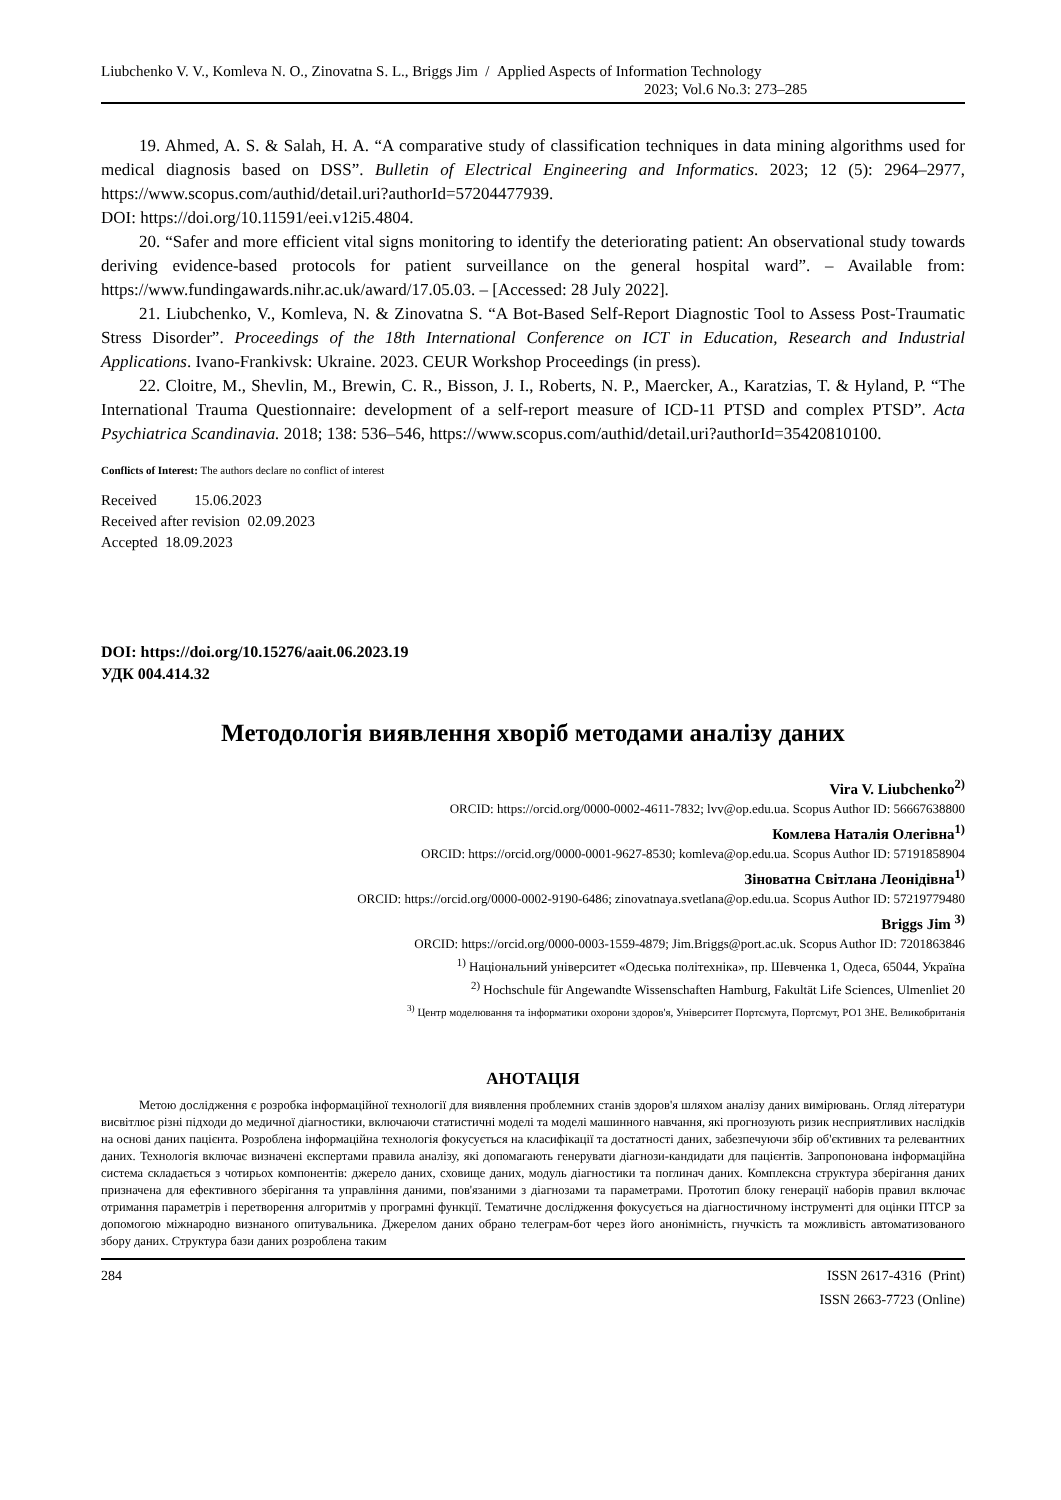Liubchenko V. V., Komleva N. O., Zinovatna S. L., Briggs Jim / Applied Aspects of Information Technology
2023; Vol.6 No.3: 273–285
19. Ahmed, A. S. & Salah, H. A. “A comparative study of classification techniques in data mining algorithms used for medical diagnosis based on DSS”. Bulletin of Electrical Engineering and Informatics. 2023; 12 (5): 2964–2977, https://www.scopus.com/authid/detail.uri?authorId=57204477939.
DOI: https://doi.org/10.11591/eei.v12i5.4804.
20. “Safer and more efficient vital signs monitoring to identify the deteriorating patient: An observational study towards deriving evidence-based protocols for patient surveillance on the general hospital ward”. – Available from: https://www.fundingawards.nihr.ac.uk/award/17.05.03. – [Accessed: 28 July 2022].
21. Liubchenko, V., Komleva, N. & Zinovatna S. “A Bot-Based Self-Report Diagnostic Tool to Assess Post-Traumatic Stress Disorder”. Proceedings of the 18th International Conference on ICT in Education, Research and Industrial Applications. Ivano-Frankivsk: Ukraine. 2023. CEUR Workshop Proceedings (in press).
22. Cloitre, M., Shevlin, M., Brewin, C. R., Bisson, J. I., Roberts, N. P., Maercker, A., Karatzias, T. & Hyland, P. “The International Trauma Questionnaire: development of a self-report measure of ICD-11 PTSD and complex PTSD”. Acta Psychiatrica Scandinavia. 2018; 138: 536–546, https://www.scopus.com/authid/detail.uri?authorId=35420810100.
Conflicts of Interest: The authors declare no conflict of interest
Received 15.06.2023
Received after revision 02.09.2023
Accepted 18.09.2023
DOI: https://doi.org/10.15276/aait.06.2023.19
УДК 004.414.32
Методологія виявлення хворіб методами аналізу даних
Vira V. Liubchenko<sup>2)</sup>
ORCID: https://orcid.org/0000-0002-4611-7832; lvv@op.edu.ua. Scopus Author ID: 56667638800
Комлева Наталія Олегівна<sup>1)</sup>
ORCID: https://orcid.org/0000-0001-9627-8530; komleva@op.edu.ua. Scopus Author ID: 57191858904
Зіноватна Світлана Леонідівна<sup>1)</sup>
ORCID: https://orcid.org/0000-0002-9190-6486; zinovatnaya.svetlana@op.edu.ua. Scopus Author ID: 57219779480
Briggs Jim <sup>3)</sup>
ORCID: https://orcid.org/0000-0003-1559-4879; Jim.Briggs@port.ac.uk. Scopus Author ID: 7201863846
<sup>1)</sup> Національний університет «Одеська політехніка», пр. Шевченка 1, Одеса, 65044, Україна
<sup>2)</sup> Hochschule für Angewandte Wissenschaften Hamburg, Fakultät Life Sciences, Ulmenliet 20
<sup>3)</sup> Центр моделювання та інформатики охорони здоров'я, Університет Портсмута, Портсмут, PO1 3HE. Великобританія
АНОТАЦІЯ
Метою дослідження є розробка інформаційної технології для виявлення проблемних станів здоров'я шляхом аналізу даних вимірювань. Огляд літератури висвітлює різні підходи до медичної діагностики, включаючи статистичні моделі та моделі машинного навчання, які прогнозують ризик несприятливих наслідків на основі даних пацієнта. Розроблена інформаційна технологія фокусується на класифікації та достатності даних, забезпечуючи збір об'єктивних та релевантних даних. Технологія включає визначені експертами правила аналізу, які допомагають генерувати діагнози-кандидати для пацієнтів. Запропонована інформаційна система складається з чотирьох компонентів: джерело даних, сховище даних, модуль діагностики та поглинач даних. Комплексна структура зберігання даних призначена для ефективного зберігання та управління даними, пов'язаними з діагнозами та параметрами. Прототип блоку генерації наборів правил включає отримання параметрів і перетворення алгоритмів у програмні функції. Тематичне дослідження фокусується на діагностичному інструменті для оцінки ПТСР за допомогою міжнародно визнаного опитувальника. Джерелом даних обрано телеграм-бот через його анонімність, гнучкість та можливість автоматизованого збору даних. Структура бази даних розроблена таким
284 ISSN 2617-4316 (Print)
ISSN 2663-7723 (Online)